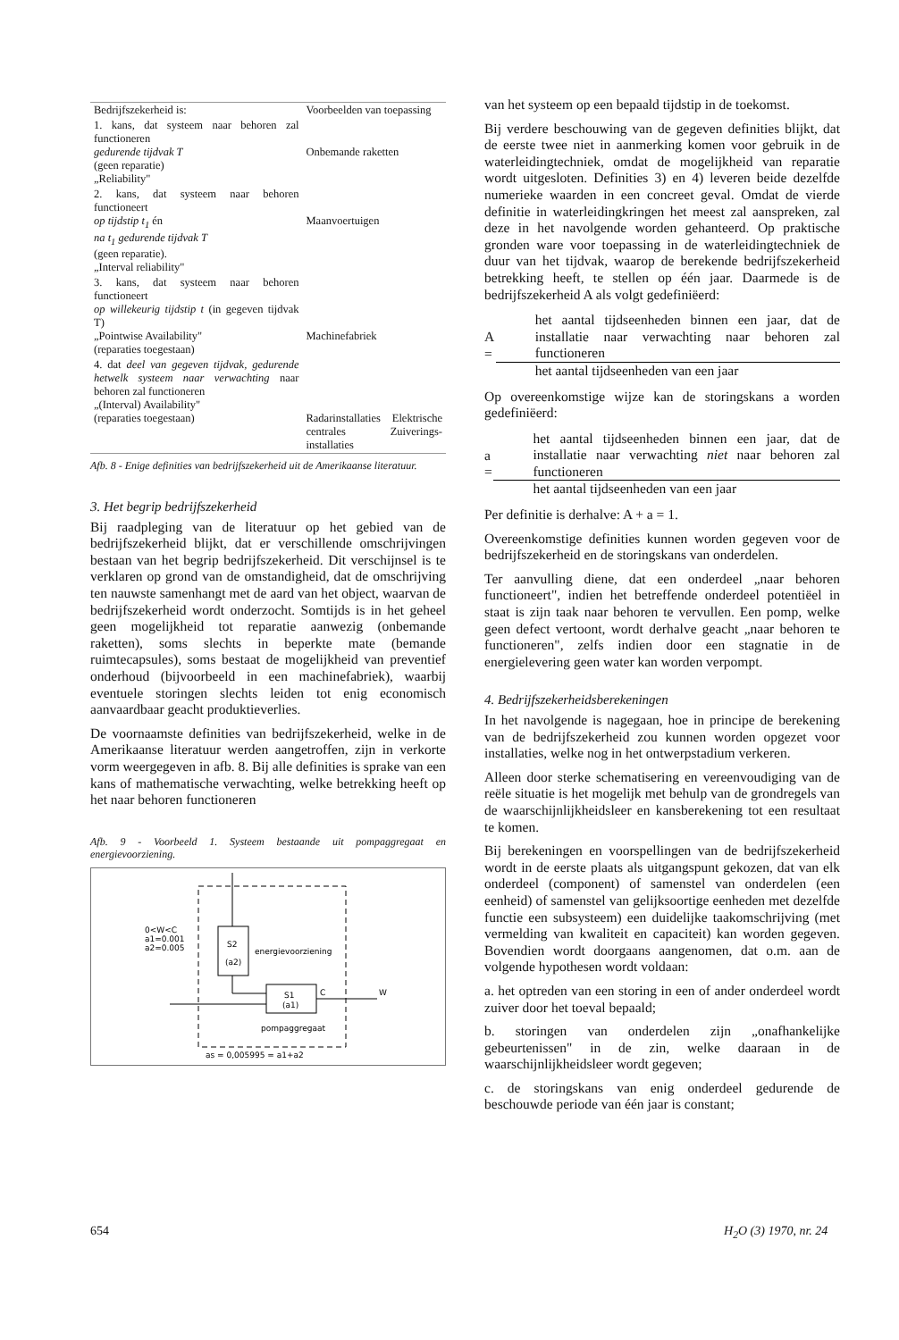| Bedrijfszekerheid is: | Voorbeelden van toepassing |
| 1. kans, dat systeem naar behoren zal functioneren gedurende tijdvak T (geen reparatie) „Reliability" | Onbemande raketten |
| 2. kans, dat systeem naar behoren functioneert op tijdstip t<sub>1</sub> én na t<sub>1</sub> gedurende tijdvak T (geen reparatie). „Interval reliability" | Maanvoertuigen |
| 3. kans, dat systeem naar behoren functioneert op willekeurig tijdstip t (in gegeven tijdvak T) „Pointwise Availability" (reparaties toegestaan) | Machinefabriek |
| 4. dat deel van gegeven tijdvak, gedurende hetwelk systeem naar verwachting naar behoren zal functioneren „(Interval) Availability" (reparaties toegestaan) | Radarinstallaties Elektrische centrales Zuiverings-installaties |
Afb. 8 - Enige definities van bedrijfszekerheid uit de Amerikaanse literatuur.
3. Het begrip bedrijfszekerheid
Bij raadpleging van de literatuur op het gebied van de bedrijfszekerheid blijkt, dat er verschillende omschrijvingen bestaan van het begrip bedrijfszekerheid. Dit verschijnsel is te verklaren op grond van de omstandigheid, dat de omschrijving ten nauwste samenhangt met de aard van het object, waarvan de bedrijfszekerheid wordt onderzocht. Somtijds is in het geheel geen mogelijkheid tot reparatie aanwezig (onbemande raketten), soms slechts in beperkte mate (bemande ruimtecapsules), soms bestaat de mogelijkheid van preventief onderhoud (bijvoorbeeld in een machinefabriek), waarbij eventuele storingen slechts leiden tot enig economisch aanvaardbaar geacht produktieverlies.
De voornaamste definities van bedrijfszekerheid, welke in de Amerikaanse literatuur werden aangetroffen, zijn in verkorte vorm weergegeven in afb. 8. Bij alle definities is sprake van een kans of mathematische verwachting, welke betrekking heeft op het naar behoren functioneren
Afb. 9 - Voorbeeld 1. Systeem bestaande uit pompaggregaat en energievoorziening.
S2
(a2)
energievoorziening
S1
(a1)
C
W
0<W<C
a1=0.001
a2=0.005
pompaggregaat
as = 0,005995 = a1+a2
van het systeem op een bepaald tijdstip in de toekomst.
Bij verdere beschouwing van de gegeven definities blijkt, dat de eerste twee niet in aanmerking komen voor gebruik in de waterleidingtechniek, omdat de mogelijkheid van reparatie wordt uitgesloten. Definities 3) en 4) leveren beide dezelfde numerieke waarden in een concreet geval. Omdat de vierde definitie in waterleidingkringen het meest zal aanspreken, zal deze in het navolgende worden gehanteerd. Op praktische gronden ware voor toepassing in de waterleidingtechniek de duur van het tijdvak, waarop de berekende bedrijfszekerheid betrekking heeft, te stellen op één jaar. Daarmede is de bedrijfszekerheid A als volgt gedefiniëerd:
A =
het aantal tijdseenheden binnen een jaar, dat de installatie naar verwachting naar behoren zal functioneren
het aantal tijdseenheden van een jaar
Op overeenkomstige wijze kan de storingskans a worden gedefiniëerd:
a =
het aantal tijdseenheden binnen een jaar, dat de installatie naar verwachting niet naar behoren zal functioneren
het aantal tijdseenheden van een jaar
Per definitie is derhalve: A + a = 1.
Overeenkomstige definities kunnen worden gegeven voor de bedrijfszekerheid en de storingskans van onderdelen.
Ter aanvulling diene, dat een onderdeel „naar behoren functioneert", indien het betreffende onderdeel potentiëel in staat is zijn taak naar behoren te vervullen. Een pomp, welke geen defect vertoont, wordt derhalve geacht „naar behoren te functioneren", zelfs indien door een stagnatie in de energielevering geen water kan worden verpompt.
4. Bedrijfszekerheidsberekeningen
In het navolgende is nagegaan, hoe in principe de berekening van de bedrijfszekerheid zou kunnen worden opgezet voor installaties, welke nog in het ontwerpstadium verkeren.
Alleen door sterke schematisering en vereenvoudiging van de reële situatie is het mogelijk met behulp van de grondregels van de waarschijnlijkheidsleer en kansberekening tot een resultaat te komen.
Bij berekeningen en voorspellingen van de bedrijfszekerheid wordt in de eerste plaats als uitgangspunt gekozen, dat van elk onderdeel (component) of samenstel van onderdelen (een eenheid) of samenstel van gelijksoortige eenheden met dezelfde functie een subsysteem) een duidelijke taakomschrijving (met vermelding van kwaliteit en capaciteit) kan worden gegeven. Bovendien wordt doorgaans aangenomen, dat o.m. aan de volgende hypothesen wordt voldaan:
a. het optreden van een storing in een of ander onderdeel wordt zuiver door het toeval bepaald;
b. storingen van onderdelen zijn „onafhankelijke gebeurtenissen" in de zin, welke daaraan in de waarschijnlijkheidsleer wordt gegeven;
c. de storingskans van enig onderdeel gedurende de beschouwde periode van één jaar is constant;
654 H<sub>2</sub>O (3) 1970, nr. 24